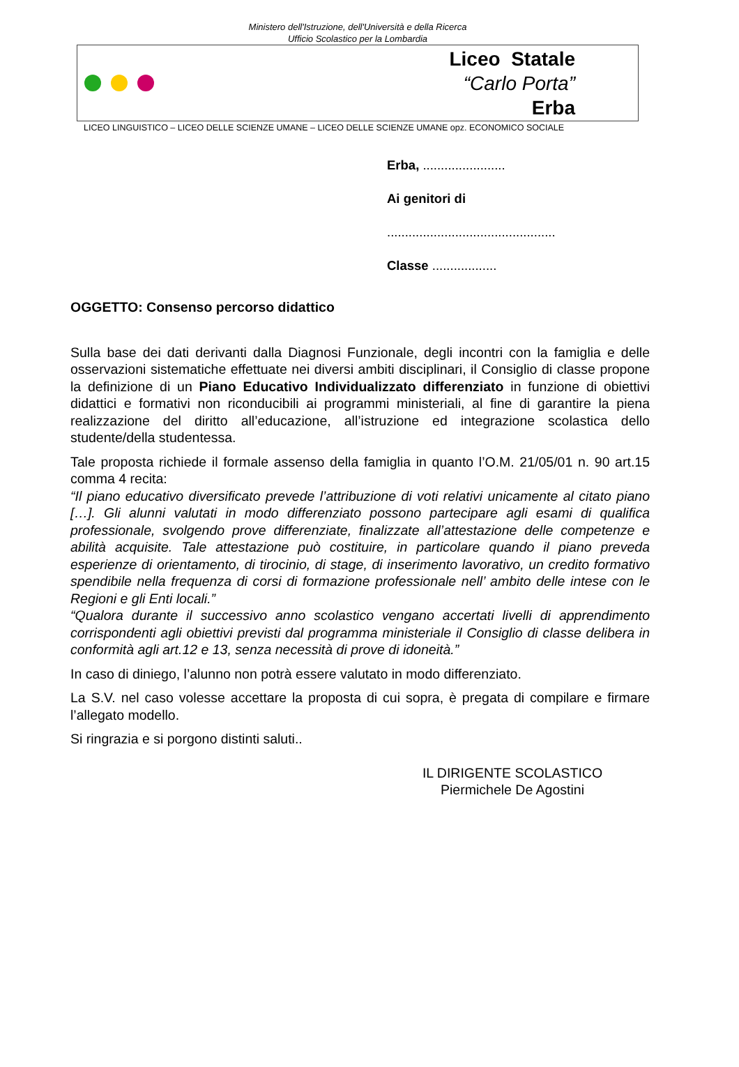Ministero dell'Istruzione, dell'Università e della Ricerca
Ufficio Scolastico per la Lombardia
Liceo Statale
“Carlo Porta”
Erba
LICEO LINGUISTICO – LICEO DELLE SCIENZE UMANE – LICEO DELLE SCIENZE UMANE opz. ECONOMICO SOCIALE
Erba, .......................
Ai genitori di
...............................................
Classe ..................
OGGETTO: Consenso percorso didattico
Sulla base dei dati derivanti dalla Diagnosi Funzionale, degli incontri con la famiglia e delle osservazioni sistematiche effettuate nei diversi ambiti disciplinari, il Consiglio di classe propone la definizione di un Piano Educativo Individualizzato differenziato in funzione di obiettivi didattici e formativi non riconducibili ai programmi ministeriali, al fine di garantire la piena realizzazione del diritto all’educazione, all’istruzione ed integrazione scolastica dello studente/della studentessa.
Tale proposta richiede il formale assenso della famiglia in quanto l’O.M. 21/05/01 n. 90 art.15 comma 4 recita:
“Il piano educativo diversificato prevede l’attribuzione di voti relativi unicamente al citato piano […]. Gli alunni valutati in modo differenziato possono partecipare agli esami di qualifica professionale, svolgendo prove differenziate, finalizzate all’attestazione delle competenze e abilità acquisite. Tale attestazione può costituire, in particolare quando il piano preveda esperienze di orientamento, di tirocinio, di stage, di inserimento lavorativo, un credito formativo spendibile nella frequenza di corsi di formazione professionale nell’ ambito delle intese con le Regioni e gli Enti locali.”
“Qualora durante il successivo anno scolastico vengano accertati livelli di apprendimento corrispondenti agli obiettivi previsti dal programma ministeriale il Consiglio di classe delibera in conformità agli art.12 e 13, senza necessità di prove di idoneità.”
In caso di diniego, l’alunno non potrà essere valutato in modo differenziato.
La S.V. nel caso volesse accettare la proposta di cui sopra, è pregata di compilare e firmare l’allegato modello.
Si ringrazia e si porgono distinti saluti..
IL DIRIGENTE SCOLASTICO
Piermichele De Agostini